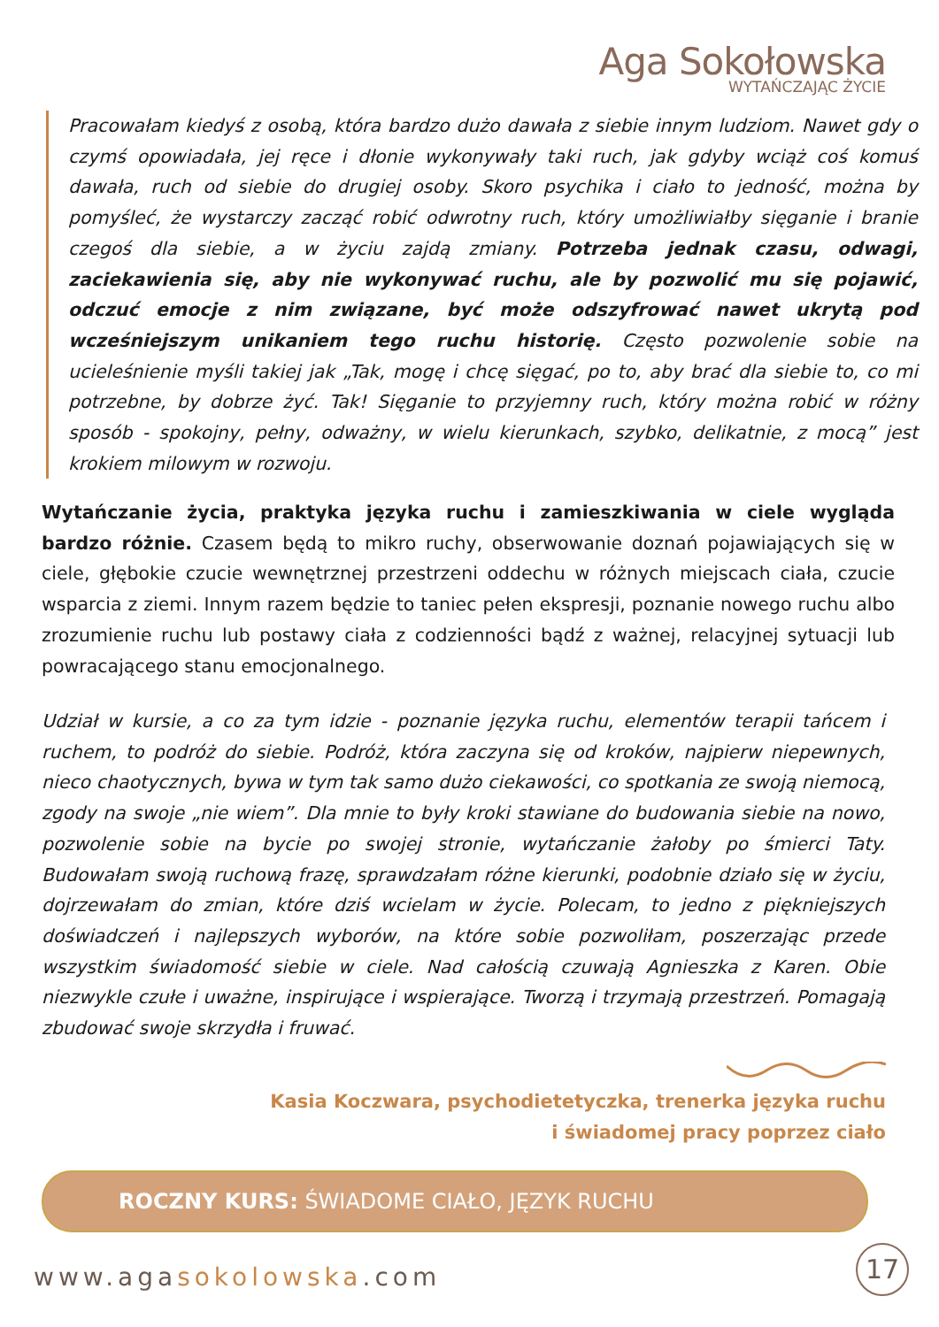Aga Sokołowska
WYTAŃCZAJĄC ŻYCIE
Pracowałam kiedyś z osobą, która bardzo dużo dawała z siebie innym ludziom. Nawet gdy o czymś opowiadała, jej ręce i dłonie wykonywały taki ruch, jak gdyby wciąż coś komuś dawała, ruch od siebie do drugiej osoby. Skoro psychika i ciało to jedność, można by pomyśleć, że wystarczy zacząć robić odwrotny ruch, który umożliwiałby sięganie i branie czegoś dla siebie, a w życiu zajdą zmiany. Potrzeba jednak czasu, odwagi, zaciekawienia się, aby nie wykonywać ruchu, ale by pozwolić mu się pojawić, odczuć emocje z nim związane, być może odszyfrować nawet ukrytą pod wcześniejszym unikaniem tego ruchu historię. Często pozwolenie sobie na ucieleśnienie myśli takiej jak „Tak, mogę i chcę sięgać, po to, aby brać dla siebie to, co mi potrzebne, by dobrze żyć. Tak! Sięganie to przyjemny ruch, który można robić w różny sposób - spokojny, pełny, odważny, w wielu kierunkach, szybko, delikatnie, z mocą” jest krokiem milowym w rozwoju.
Wytańczanie życia, praktyka języka ruchu i zamieszkiwania w ciele wygląda bardzo różnie. Czasem będą to mikro ruchy, obserwowanie doznań pojawiających się w ciele, głębokie czucie wewnętrznej przestrzeni oddechu w różnych miejscach ciała, czucie wsparcia z ziemi. Innym razem będzie to taniec pełen ekspresji, poznanie nowego ruchu albo zrozumienie ruchu lub postawy ciała z codzienności bądź z ważnej, relacyjnej sytuacji lub powracającego stanu emocjonalnego.
Udział w kursie, a co za tym idzie - poznanie języka ruchu, elementów terapii tańcem i ruchem, to podróż do siebie. Podróż, która zaczyna się od kroków, najpierw niepewnych, nieco chaotycznych, bywa w tym tak samo dużo ciekawości, co spotkania ze swoją niemocą, zgody na swoje „nie wiem”. Dla mnie to były kroki stawiane do budowania siebie na nowo, pozwolenie sobie na bycie po swojej stronie, wytańczanie żałoby po śmierci Taty. Budowałam swoją ruchową frazę, sprawdzałam różne kierunki, podobnie działo się w życiu, dojrzewałam do zmian, które dziś wcielam w życie. Polecam, to jedno z piękniejszych doświadczeń i najlepszych wyborów, na które sobie pozwoliłam, poszerzając przede wszystkim świadomość siebie w ciele. Nad całością czuwają Agnieszka z Karen. Obie niezwykle czułe i uważne, inspirujące i wspierające. Tworzą i trzymają przestrzeń. Pomagają zbudować swoje skrzydła i fruwać.
Kasia Koczwara, psychodietetyczka, trenerka języka ruchu
i świadomej pracy poprzez ciało
ROCZNY KURS: ŚWIADOME CIAŁO, JĘZYK RUCHU
www.agasokolowska.com
17